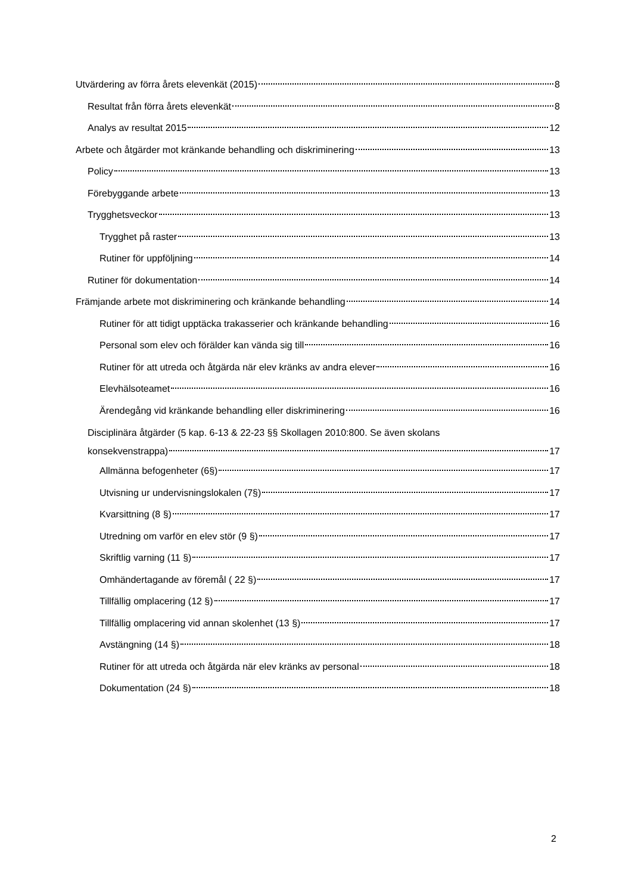Utvärdering av förra årets elevenkät (2015) 8
Resultat från förra årets elevenkät 8
Analys av resultat 2015 12
Arbete och åtgärder mot kränkande behandling och diskriminering 13
Policy 13
Förebyggande arbete 13
Trygghetsveckor 13
Trygghet på raster 13
Rutiner för uppföljning 14
Rutiner för dokumentation 14
Främjande arbete mot diskriminering och kränkande behandling 14
Rutiner för att tidigt upptäcka trakasserier och kränkande behandling 16
Personal som elev och förälder kan vända sig till 16
Rutiner för att utreda och åtgärda när elev kränks av andra elever 16
Elevhälsoteamet 16
Ärendegång vid kränkande behandling eller diskriminering 16
Disciplinära åtgärder (5 kap. 6-13 & 22-23 §§ Skollagen 2010:800. Se även skolans
konsekvenstrappa) 17
Allmänna befogenheter (6§) 17
Utvisning ur undervisningslokalen (7§) 17
Kvarsittning (8 §) 17
Utredning om varför en elev stör (9 §) 17
Skriftlig varning (11 §) 17
Omhändertagande av föremål ( 22 §) 17
Tillfällig omplacering (12 §) 17
Tillfällig omplacering vid annan skolenhet (13 §) 17
Avstängning (14 §) 18
Rutiner för att utreda och åtgärda när elev kränks av personal 18
Dokumentation (24 §) 18
2